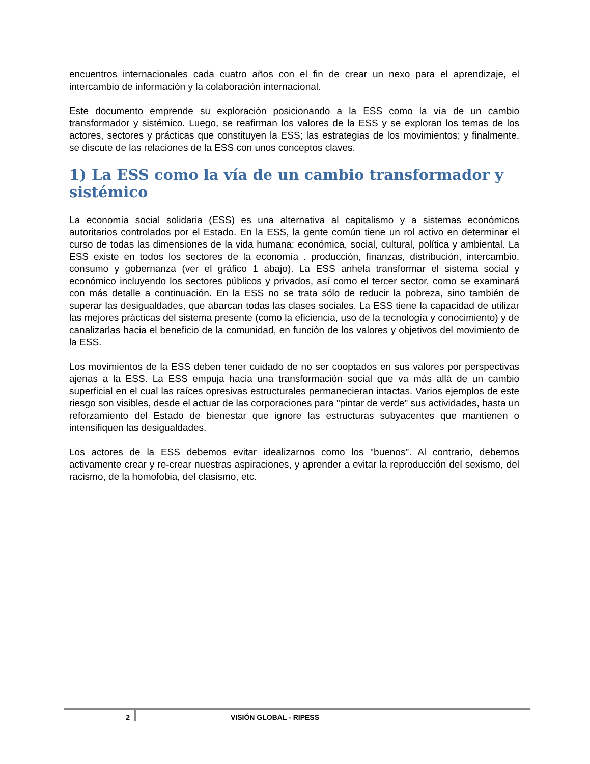encuentros internacionales cada cuatro años con el fin de crear un nexo para el aprendizaje, el intercambio de información y la colaboración internacional.
Este documento emprende su exploración posicionando a la ESS como la vía de un cambio transformador y sistémico. Luego, se reafirman los valores de la ESS y se exploran los temas de los actores, sectores y prácticas que constituyen la ESS; las estrategias de los movimientos; y finalmente, se discute de las relaciones de la ESS con unos conceptos claves.
1) La ESS como la vía de un cambio transformador y sistémico
La economía social solidaria (ESS) es una alternativa al capitalismo y a sistemas económicos autoritarios controlados por el Estado. En la ESS, la gente común tiene un rol activo en determinar el curso de todas las dimensiones de la vida humana: económica, social, cultural, política y ambiental. La ESS existe en todos los sectores de la economía . producción, finanzas, distribución, intercambio, consumo y gobernanza (ver el gráfico 1 abajo). La ESS anhela transformar el sistema social y económico incluyendo los sectores públicos y privados, así como el tercer sector, como se examinará con más detalle a continuación. En la ESS no se trata sólo de reducir la pobreza, sino también de superar las desigualdades, que abarcan todas las clases sociales. La ESS tiene la capacidad de utilizar las mejores prácticas del sistema presente (como la eficiencia, uso de la tecnología y conocimiento) y de canalizarlas hacia el beneficio de la comunidad, en función de los valores y objetivos del movimiento de la ESS.
Los movimientos de la ESS deben tener cuidado de no ser cooptados en sus valores por perspectivas ajenas a la ESS. La ESS empuja hacia una transformación social que va más allá de un cambio superficial en el cual las raíces opresivas estructurales permanecieran intactas. Varios ejemplos de este riesgo son visibles, desde el actuar de las corporaciones para "pintar de verde" sus actividades, hasta un reforzamiento del Estado de bienestar que ignore las estructuras subyacentes que mantienen o intensifiquen las desigualdades.
Los actores de la ESS debemos evitar idealizarnos como los "buenos". Al contrario, debemos activamente crear y re-crear nuestras aspiraciones, y aprender a evitar la reproducción del sexismo, del racismo, de la homofobia, del clasismo, etc.
2 VISIÓN GLOBAL - RIPESS